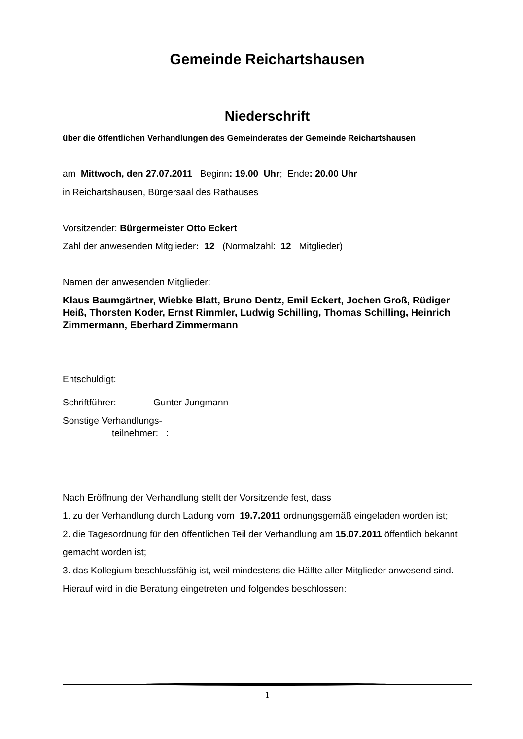Gemeinde Reichartshausen
Niederschrift
über die öffentlichen Verhandlungen des Gemeinderates der Gemeinde Reichartshausen
am Mittwoch, den 27.07.2011 Beginn: 19.00 Uhr; Ende: 20.00 Uhr
in Reichartshausen, Bürgersaal des Rathauses
Vorsitzender: Bürgermeister Otto Eckert
Zahl der anwesenden Mitglieder: 12 (Normalzahl: 12 Mitglieder)
Namen der anwesenden Mitglieder:
Klaus Baumgärtner, Wiebke Blatt, Bruno Dentz, Emil Eckert, Jochen Groß, Rüdiger Heiß, Thorsten Koder, Ernst Rimmler, Ludwig Schilling, Thomas Schilling, Heinrich Zimmermann, Eberhard Zimmermann
Entschuldigt:
Schriftführer: Gunter Jungmann
Sonstige Verhandlungs-
teilnehmer: :
Nach Eröffnung der Verhandlung stellt der Vorsitzende fest, dass
1. zu der Verhandlung durch Ladung vom 19.7.2011 ordnungsgemäß eingeladen worden ist;
2. die Tagesordnung für den öffentlichen Teil der Verhandlung am 15.07.2011 öffentlich bekannt gemacht worden ist;
3. das Kollegium beschlussfähig ist, weil mindestens die Hälfte aller Mitglieder anwesend sind.
Hierauf wird in die Beratung eingetreten und folgendes beschlossen:
1